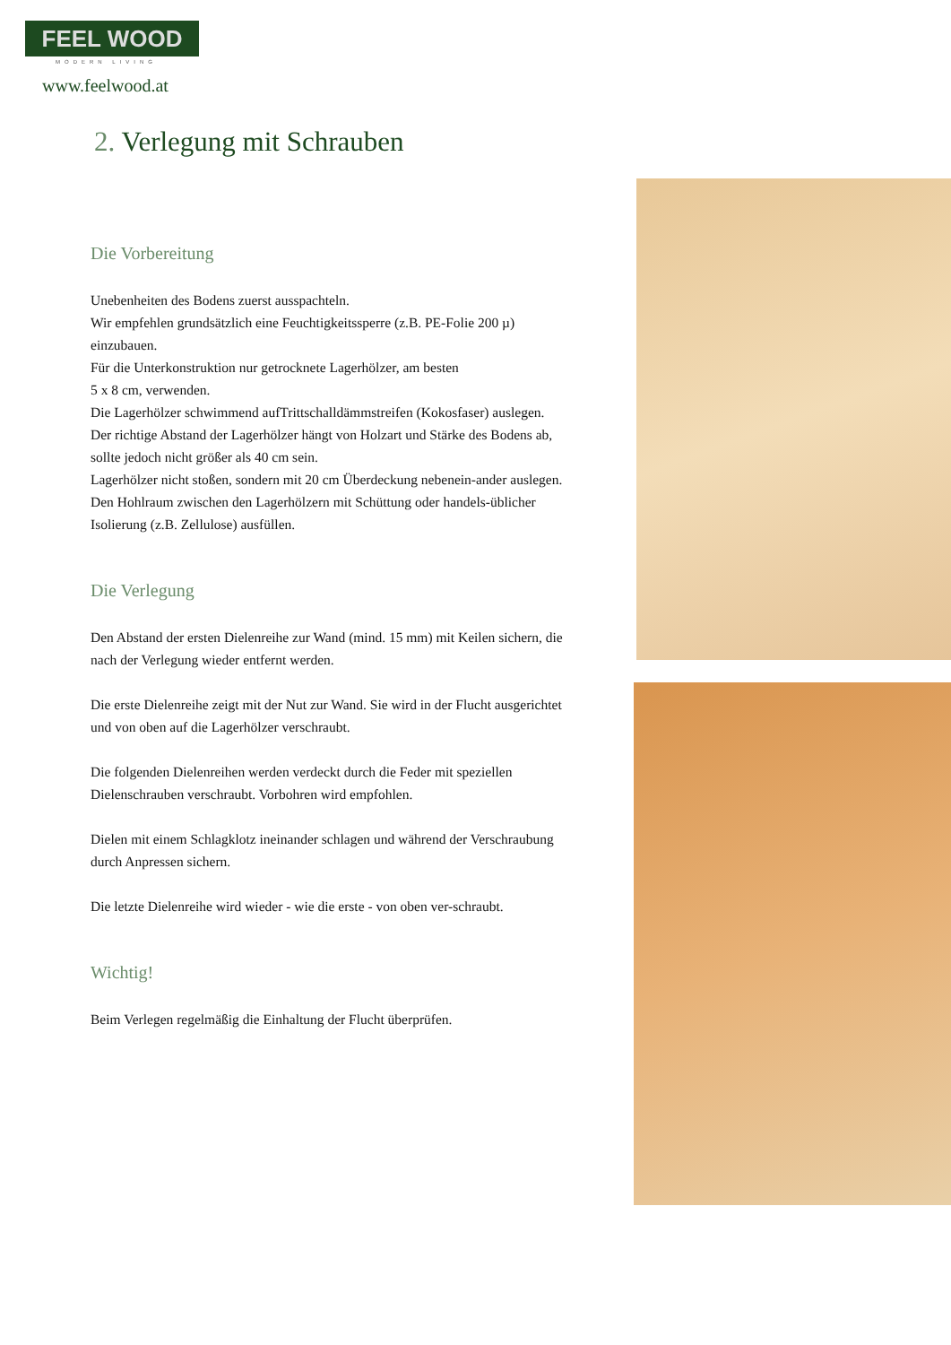FEEL WOOD
MODERN LIVING
www.feelwood.at
2. Verlegung mit Schrauben
Die Vorbereitung
Unebenheiten des Bodens zuerst ausspachteln.
Wir empfehlen grundsätzlich eine Feuchtigkeitssperre (z.B. PE-Folie 200 µ) einzubauen.
Für die Unterkonstruktion nur getrocknete Lagerhölzer, am besten
5 x 8 cm, verwenden.
Die Lagerhölzer schwimmend aufTrittschalldämmstreifen (Kokosfaser) auslegen.
Der richtige Abstand der Lagerhölzer hängt von Holzart und Stärke des Bodens ab, sollte jedoch nicht größer als 40 cm sein.
Lagerhölzer nicht stoßen, sondern mit 20 cm Überdeckung nebenein-ander auslegen.
Den Hohlraum zwischen den Lagerhölzern mit Schüttung oder handels-üblicher Isolierung (z.B. Zellulose) ausfüllen.
Die Verlegung
Den Abstand der ersten Dielenreihe zur Wand (mind. 15 mm) mit Keilen sichern, die nach der Verlegung wieder entfernt werden.
Die erste Dielenreihe zeigt mit der Nut zur Wand. Sie wird in der Flucht ausgerichtet und von oben auf die Lagerhölzer verschraubt.
Die folgenden Dielenreihen werden verdeckt durch die Feder mit speziellen Dielenschrauben verschraubt. Vorbohren wird empfohlen.
Dielen mit einem Schlagklotz ineinander schlagen und während der Verschraubung durch Anpressen sichern.
Die letzte Dielenreihe wird wieder - wie die erste - von oben ver-schraubt.
Wichtig!
Beim Verlegen regelmäßig die Einhaltung der Flucht überprüfen.